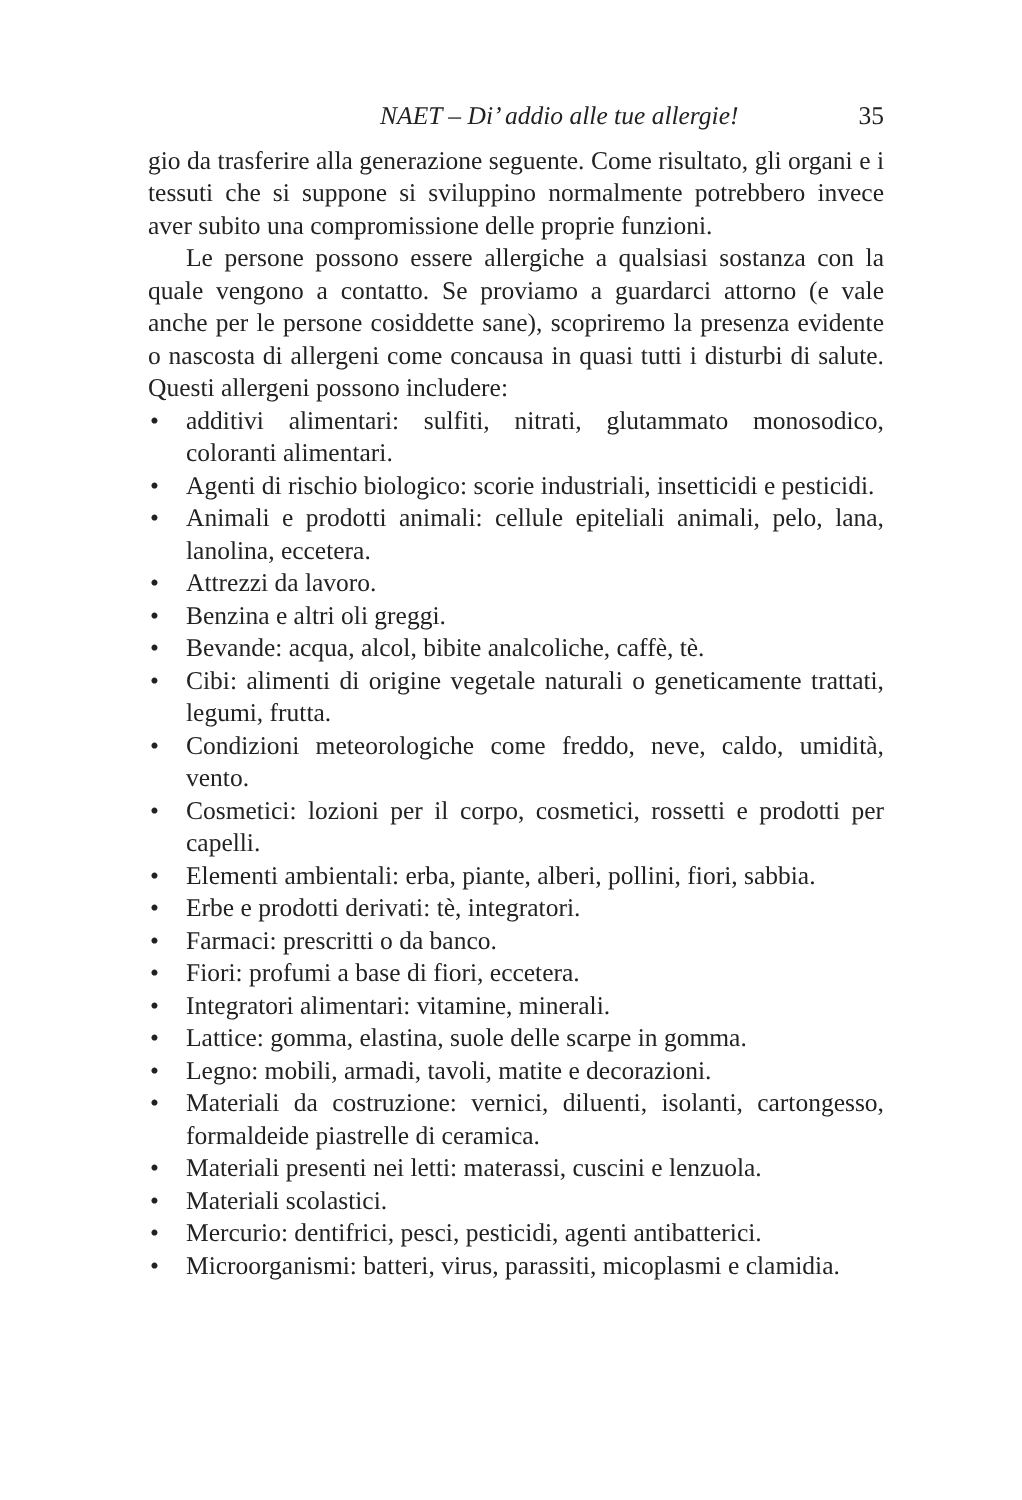NAET – Di’ addio alle tue allergie! 35
gio da trasferire alla generazione seguente. Come risultato, gli organi e i tessuti che si suppone si sviluppino normalmente potrebbero invece aver subito una compromissione delle proprie funzioni.
Le persone possono essere allergiche a qualsiasi sostanza con la quale vengono a contatto. Se proviamo a guardarci attorno (e vale anche per le persone cosiddette sane), scopriremo la presenza evidente o nascosta di allergeni come concausa in quasi tutti i disturbi di salute. Questi allergeni possono includere:
• additivi alimentari: sulfiti, nitrati, glutammato monosodico, coloranti alimentari.
• Agenti di rischio biologico: scorie industriali, insetticidi e pesticidi.
• Animali e prodotti animali: cellule epiteliali animali, pelo, lana, lanolina, eccetera.
• Attrezzi da lavoro.
• Benzina e altri oli greggi.
• Bevande: acqua, alcol, bibite analcoliche, caffè, tè.
• Cibi: alimenti di origine vegetale naturali o geneticamente trattati, legumi, frutta.
• Condizioni meteorologiche come freddo, neve, caldo, umidità, vento.
• Cosmetici: lozioni per il corpo, cosmetici, rossetti e prodotti per capelli.
• Elementi ambientali: erba, piante, alberi, pollini, fiori, sabbia.
• Erbe e prodotti derivati: tè, integratori.
• Farmaci: prescritti o da banco.
• Fiori: profumi a base di fiori, eccetera.
• Integratori alimentari: vitamine, minerali.
• Lattice: gomma, elastina, suole delle scarpe in gomma.
• Legno: mobili, armadi, tavoli, matite e decorazioni.
• Materiali da costruzione: vernici, diluenti, isolanti, cartongesso, formaldeide piastrelle di ceramica.
• Materiali presenti nei letti: materassi, cuscini e lenzuola.
• Materiali scolastici.
• Mercurio: dentifrici, pesci, pesticidi, agenti antibatterici.
• Microorganismi: batteri, virus, parassiti, micoplasmi e clamidia.